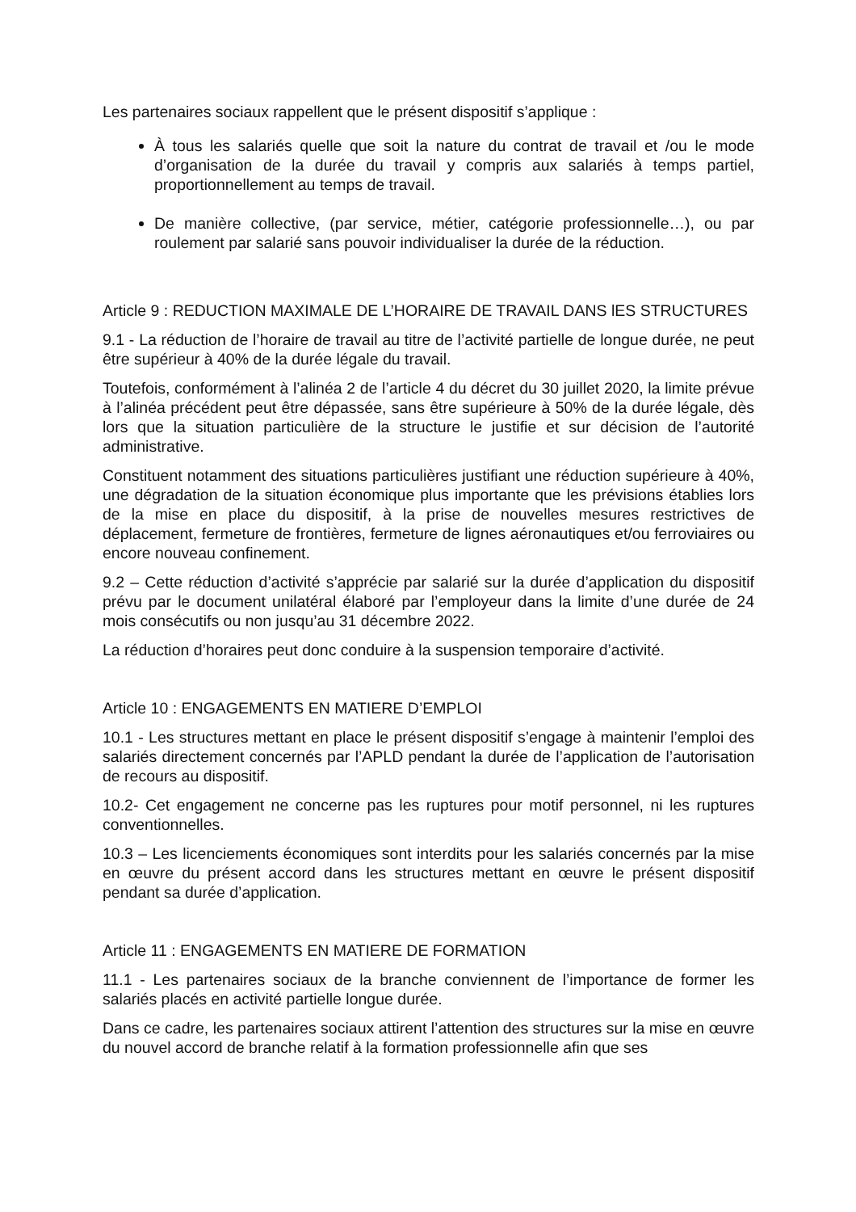Les partenaires sociaux rappellent que le présent dispositif s’applique :
À tous les salariés quelle que soit la nature du contrat de travail et /ou le mode d’organisation de la durée du travail y compris aux salariés à temps partiel, proportionnellement au temps de travail.
De manière collective, (par service, métier, catégorie professionnelle…), ou par roulement par salarié sans pouvoir individualiser la durée de la réduction.
Article 9 : REDUCTION MAXIMALE DE L’HORAIRE DE TRAVAIL DANS lES STRUCTURES
9.1 - La réduction de l’horaire de travail au titre de l’activité partielle de longue durée, ne peut être supérieur à 40% de la durée légale du travail.
Toutefois, conformément à l’alinéa 2 de l’article 4 du décret du 30 juillet 2020, la limite prévue à l’alinéa précédent peut être dépassée, sans être supérieure à 50% de la durée légale, dès lors que la situation particulière de la structure le justifie et sur décision de l’autorité administrative.
Constituent notamment des situations particulières justifiant une réduction supérieure à 40%, une dégradation de la situation économique plus importante que les prévisions établies lors de la mise en place du dispositif, à la prise de nouvelles mesures restrictives de déplacement, fermeture de frontières, fermeture de lignes aéronautiques et/ou ferroviaires ou encore nouveau confinement.
9.2 – Cette réduction d’activité s’apprécie par salarié sur la durée d’application du dispositif prévu par le document unilatéral élaboré par l’employeur dans la limite d’une durée de 24 mois consécutifs ou non jusqu’au 31 décembre 2022.
La réduction d’horaires peut donc conduire à la suspension temporaire d’activité.
Article 10 : ENGAGEMENTS EN MATIERE D’EMPLOI
10.1 - Les structures mettant en place le présent dispositif s’engage à maintenir l’emploi des salariés directement concernés par l’APLD pendant la durée de l’application de l’autorisation de recours au dispositif.
10.2- Cet engagement ne concerne pas les ruptures pour motif personnel, ni les ruptures conventionnelles.
10.3 – Les licenciements économiques sont interdits pour les salariés concernés par la mise en œuvre du présent accord dans les structures mettant en œuvre le présent dispositif pendant sa durée d’application.
Article 11 : ENGAGEMENTS EN MATIERE DE FORMATION
11.1 - Les partenaires sociaux de la branche conviennent de l’importance de former les salariés placés en activité partielle longue durée.
Dans ce cadre, les partenaires sociaux attirent l’attention des structures sur la mise en œuvre du nouvel accord de branche relatif à la formation professionnelle afin que ses